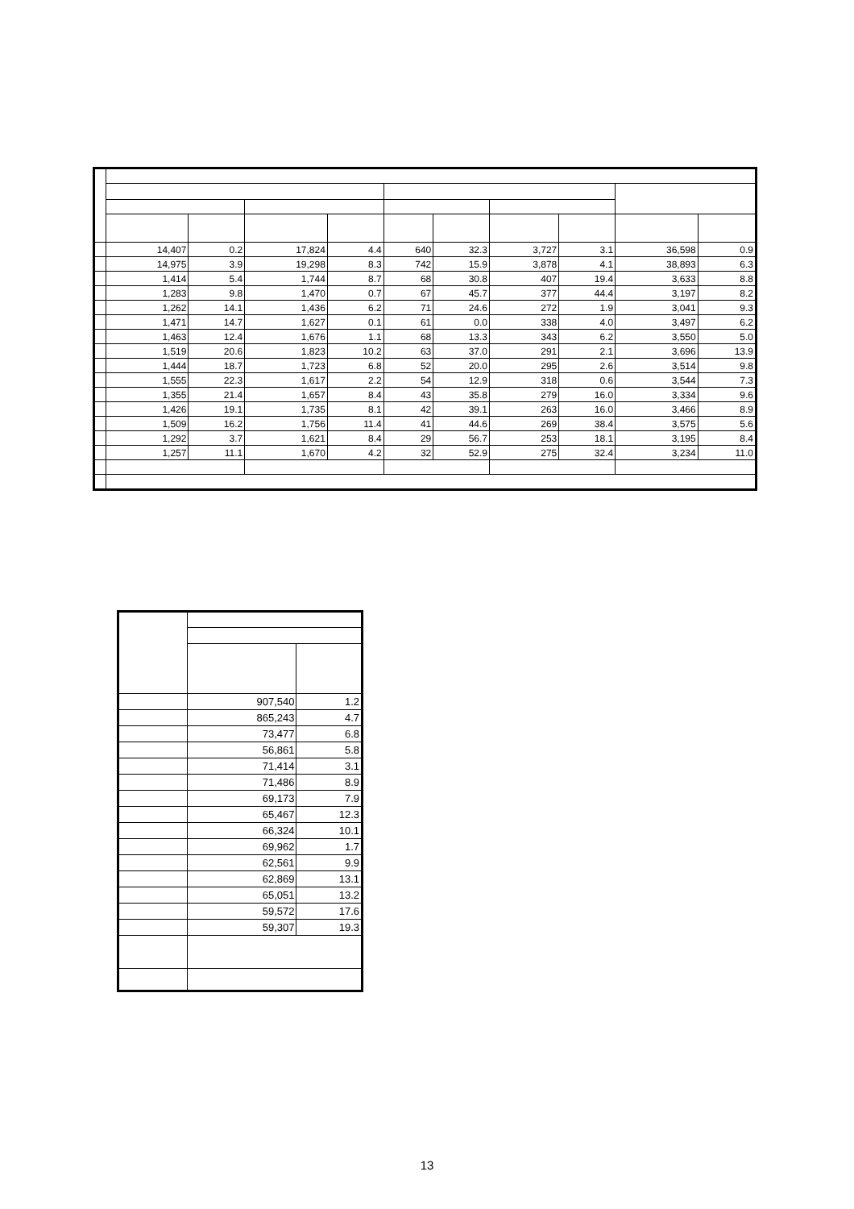| | 14,407 | 0.2 | 17,824 | 4.4 | 640 | 32.3 | 3,727 | 3.1 | 36,598 | 0.9 |
| | 14,975 | 3.9 | 19,298 | 8.3 | 742 | 15.9 | 3,878 | 4.1 | 38,893 | 6.3 |
| | 1,414 | 5.4 | 1,744 | 8.7 | 68 | 30.8 | 407 | 19.4 | 3,633 | 8.8 |
| | 1,283 | 9.8 | 1,470 | 0.7 | 67 | 45.7 | 377 | 44.4 | 3,197 | 8.2 |
| | 1,262 | 14.1 | 1,436 | 6.2 | 71 | 24.6 | 272 | 1.9 | 3,041 | 9.3 |
| | 1,471 | 14.7 | 1,627 | 0.1 | 61 | 0.0 | 338 | 4.0 | 3,497 | 6.2 |
| | 1,463 | 12.4 | 1,676 | 1.1 | 68 | 13.3 | 343 | 6.2 | 3,550 | 5.0 |
| | 1,519 | 20.6 | 1,823 | 10.2 | 63 | 37.0 | 291 | 2.1 | 3,696 | 13.9 |
| | 1,444 | 18.7 | 1,723 | 6.8 | 52 | 20.0 | 295 | 2.6 | 3,514 | 9.8 |
| | 1,555 | 22.3 | 1,617 | 2.2 | 54 | 12.9 | 318 | 0.6 | 3,544 | 7.3 |
| | 1,355 | 21.4 | 1,657 | 8.4 | 43 | 35.8 | 279 | 16.0 | 3,334 | 9.6 |
| | 1,426 | 19.1 | 1,735 | 8.1 | 42 | 39.1 | 263 | 16.0 | 3,466 | 8.9 |
| | 1,509 | 16.2 | 1,756 | 11.4 | 41 | 44.6 | 269 | 38.4 | 3,575 | 5.6 |
| | 1,292 | 3.7 | 1,621 | 8.4 | 29 | 56.7 | 253 | 18.1 | 3,195 | 8.4 |
| | 1,257 | 11.1 | 1,670 | 4.2 | 32 | 52.9 | 275 | 32.4 | 3,234 | 11.0 |
| | 907,540 | 1.2 |
| | 865,243 | 4.7 |
| | 73,477 | 6.8 |
| | 56,861 | 5.8 |
| | 71,414 | 3.1 |
| | 71,486 | 8.9 |
| | 69,173 | 7.9 |
| | 65,467 | 12.3 |
| | 66,324 | 10.1 |
| | 69,962 | 1.7 |
| | 62,561 | 9.9 |
| | 62,869 | 13.1 |
| | 65,051 | 13.2 |
| | 59,572 | 17.6 |
| | 59,307 | 19.3 |
13